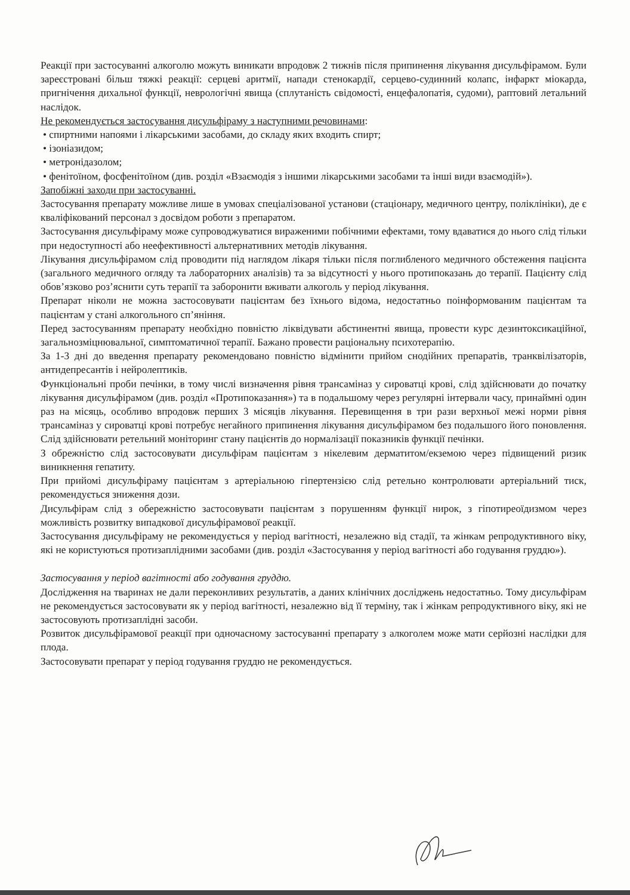Реакції при застосуванні алкоголю можуть виникати впродовж 2 тижнів після припинення лікування дисульфірамом. Були зареєстровані більш тяжкі реакції: серцеві аритмії, напади стенокардії, серцево-судинний колапс, інфаркт міокарда, пригнічення дихальної функції, неврологічні явища (сплутаність свідомості, енцефалопатія, судоми), раптовий летальний наслідок.
Не рекомендується застосування дисульфіраму з наступними речовинами:
• спиртними напоями і лікарськими засобами, до складу яких входить спирт;
• ізоніазидом;
• метронідазолом;
• фенітоїном, фосфенітоїном (див. розділ «Взаємодія з іншими лікарськими засобами та інші види взаємодій»).
Запобіжні заходи при застосуванні.
Застосування препарату можливе лише в умовах спеціалізованої установи (стаціонару, медичного центру, поліклініки), де є кваліфікований персонал з досвідом роботи з препаратом.
Застосування дисульфіраму може супроводжуватися вираженими побічними ефектами, тому вдаватися до нього слід тільки при недоступності або неефективності альтернативних методів лікування.
Лікування дисульфірамом слід проводити під наглядом лікаря тільки після поглибленого медичного обстеження пацієнта (загального медичного огляду та лабораторних аналізів) та за відсутності у нього протипоказань до терапії. Пацієнту слід обов’язково роз’яснити суть терапії та заборонити вживати алкоголь у період лікування.
Препарат ніколи не можна застосовувати пацієнтам без їхнього відома, недостатньо поінформованим пацієнтам та пацієнтам у стані алкогольного сп’яніння.
Перед застосуванням препарату необхідно повністю ліквідувати абстинентні явища, провести курс дезинтоксикаційної, загальнозміцнювальної, симптоматичної терапії. Бажано провести раціональну психотерапію.
За 1-3 дні до введення препарату рекомендовано повністю відмінити прийом снодійних препаратів, транквілізаторів, антидепресантів і нейролептиків.
Функціональні проби печінки, в тому числі визначення рівня трансаміназ у сироватці крові, слід здійснювати до початку лікування дисульфірамом (див. розділ «Протипоказання») та в подальшому через регулярні інтервали часу, принаймні один раз на місяць, особливо впродовж перших 3 місяців лікування. Перевищення в три рази верхньої межі норми рівня трансаміназ у сироватці крові потребує негайного припинення лікування дисульфірамом без подальшого його поновлення. Слід здійснювати ретельний моніторинг стану пацієнтів до нормалізації показників функції печінки.
З обрежністю слід застосовувати дисульфірам пацієнтам з нікелевим дерматитом/екземою через підвищений ризик виникнення гепатиту.
При прийомі дисульфіраму пацієнтам з артеріальною гіпертензією слід ретельно контролювати артеріальний тиск, рекомендується зниження дози.
Дисульфірам слід з обережністю застосовувати пацієнтам з порушенням функції нирок, з гіпотиреоїдизмом через можливість розвитку випадкової дисульфірамової реакції.
Застосування дисульфіраму не рекомендується у період вагітності, незалежно від стадії, та жінкам репродуктивного віку, які не користуються протизаплідними засобами (див. розділ «Застосування у період вагітності або годування груддю»).
Застосування у період вагітності або годування груддю.
Дослідження на тваринах не дали переконливих результатів, а даних клінічних досліджень недостатньо. Тому дисульфірам не рекомендується застосовувати як у період вагітності, незалежно від її терміну, так і жінкам репродуктивного віку, які не застосовують протизаплідні засоби.
Розвиток дисульфірамової реакції при одночасному застосуванні препарату з алкоголем може мати серйозні наслідки для плода.
Застосовувати препарат у період годування груддю не рекомендується.